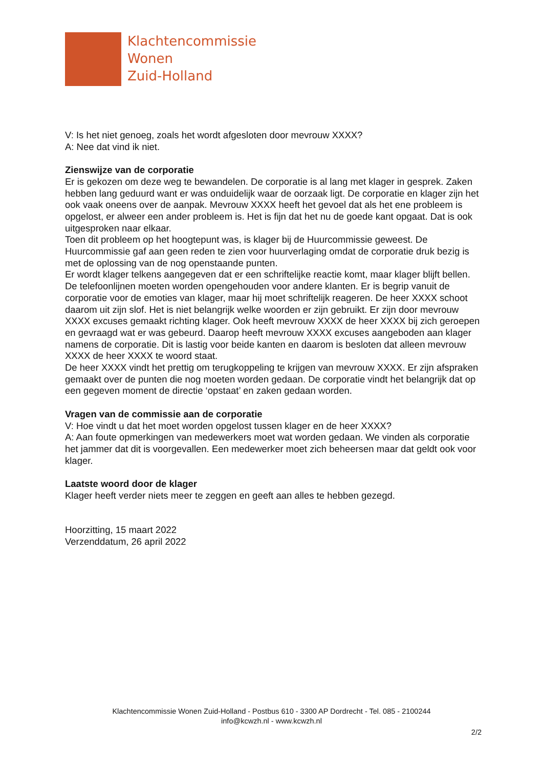Klachtencommissie
Wonen
Zuid-Holland
V: Is het niet genoeg, zoals het wordt afgesloten door mevrouw XXXX?
A: Nee dat vind ik niet.
Zienswijze van de corporatie
Er is gekozen om deze weg te bewandelen. De corporatie is al lang met klager in gesprek. Zaken hebben lang geduurd want er was onduidelijk waar de oorzaak ligt. De corporatie en klager zijn het ook vaak oneens over de aanpak. Mevrouw XXXX heeft het gevoel dat als het ene probleem is opgelost, er alweer een ander probleem is. Het is fijn dat het nu de goede kant opgaat. Dat is ook uitgesproken naar elkaar.
Toen dit probleem op het hoogtepunt was, is klager bij de Huurcommissie geweest. De Huurcommissie gaf aan geen reden te zien voor huurverlaging omdat de corporatie druk bezig is met de oplossing van de nog openstaande punten.
Er wordt klager telkens aangegeven dat er een schriftelijke reactie komt, maar klager blijft bellen. De telefoonlijnen moeten worden opengehouden voor andere klanten. Er is begrip vanuit de corporatie voor de emoties van klager, maar hij moet schriftelijk reageren. De heer XXXX schoot daarom uit zijn slof. Het is niet belangrijk welke woorden er zijn gebruikt. Er zijn door mevrouw XXXX excuses gemaakt richting klager. Ook heeft mevrouw XXXX de heer XXXX bij zich geroepen en gevraagd wat er was gebeurd. Daarop heeft mevrouw XXXX excuses aangeboden aan klager namens de corporatie. Dit is lastig voor beide kanten en daarom is besloten dat alleen mevrouw XXXX de heer XXXX te woord staat.
De heer XXXX vindt het prettig om terugkoppeling te krijgen van mevrouw XXXX. Er zijn afspraken gemaakt over de punten die nog moeten worden gedaan. De corporatie vindt het belangrijk dat op een gegeven moment de directie ‘opstaat’ en zaken gedaan worden.
Vragen van de commissie aan de corporatie
V: Hoe vindt u dat het moet worden opgelost tussen klager en de heer XXXX?
A: Aan foute opmerkingen van medewerkers moet wat worden gedaan. We vinden als corporatie het jammer dat dit is voorgevallen. Een medewerker moet zich beheersen maar dat geldt ook voor klager.
Laatste woord door de klager
Klager heeft verder niets meer te zeggen en geeft aan alles te hebben gezegd.
Hoorzitting, 15 maart 2022
Verzenddatum, 26 april 2022
Klachtencommissie Wonen Zuid-Holland - Postbus 610 - 3300 AP Dordrecht - Tel. 085 - 2100244
info@kcwzh.nl - www.kcwzh.nl
2/2